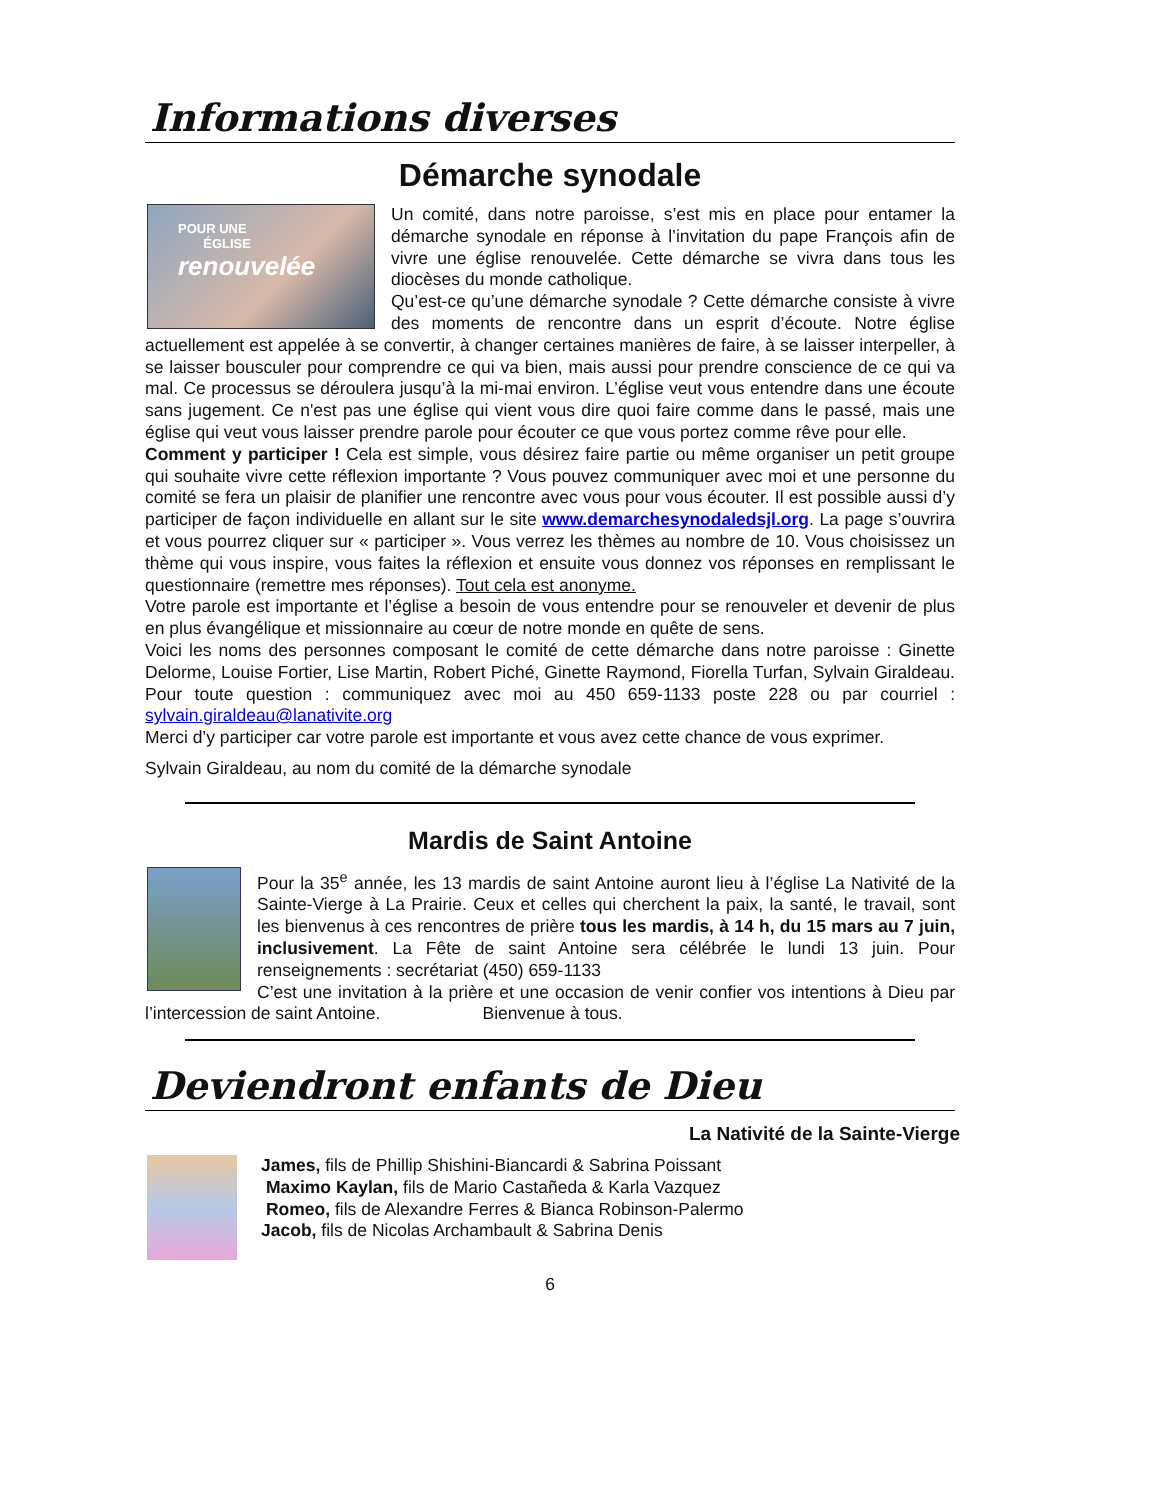Informations diverses
Démarche synodale
POUR UNE
ÉGLISE
renouvelée
Un comité, dans notre paroisse, s’est mis en place pour entamer la démarche synodale en réponse à l’invitation du pape François afin de vivre une église renouvelée. Cette démarche se vivra dans tous les diocèses du monde catholique.
Qu’est-ce qu’une démarche synodale ? Cette démarche consiste à vivre des moments de rencontre dans un esprit d’écoute. Notre église actuellement est appelée à se convertir, à changer certaines manières de faire, à se laisser interpeller, à se laisser bousculer pour comprendre ce qui va bien, mais aussi pour prendre conscience de ce qui va mal. Ce processus se déroulera jusqu’à la mi-mai environ. L’église veut vous entendre dans une écoute sans jugement. Ce n'est pas une église qui vient vous dire quoi faire comme dans le passé, mais une église qui veut vous laisser prendre parole pour écouter ce que vous portez comme rêve pour elle.
Comment y participer ! Cela est simple, vous désirez faire partie ou même organiser un petit groupe qui souhaite vivre cette réflexion importante ? Vous pouvez communiquer avec moi et une personne du comité se fera un plaisir de planifier une rencontre avec vous pour vous écouter. Il est possible aussi d’y participer de façon individuelle en allant sur le site www.demarchesynodaledsjl.org. La page s’ouvrira et vous pourrez cliquer sur « participer ». Vous verrez les thèmes au nombre de 10. Vous choisissez un thème qui vous inspire, vous faites la réflexion et ensuite vous donnez vos réponses en remplissant le questionnaire (remettre mes réponses). Tout cela est anonyme.
Votre parole est importante et l’église a besoin de vous entendre pour se renouveler et devenir de plus en plus évangélique et missionnaire au cœur de notre monde en quête de sens.
Voici les noms des personnes composant le comité de cette démarche dans notre paroisse : Ginette Delorme, Louise Fortier, Lise Martin, Robert Piché, Ginette Raymond, Fiorella Turfan, Sylvain Giraldeau. Pour toute question : communiquez avec moi au 450 659-1133 poste 228 ou par courriel : sylvain.giraldeau@lanativite.org
Merci d’y participer car votre parole est importante et vous avez cette chance de vous exprimer.
Sylvain Giraldeau, au nom du comité de la démarche synodale
Mardis de Saint Antoine
Pour la 35<sup>e</sup> année, les 13 mardis de saint Antoine auront lieu à l’église La Nativité de la Sainte-Vierge à La Prairie. Ceux et celles qui cherchent la paix, la santé, le travail, sont les bienvenus à ces rencontres de prière tous les mardis, à 14 h, du 15 mars au 7 juin, inclusivement. La Fête de saint Antoine sera célébrée le lundi 13 juin. Pour renseignements : secrétariat (450) 659-1133
C’est une invitation à la prière et une occasion de venir confier vos intentions à Dieu par l’intercession de saint Antoine. Bienvenue à tous.
Deviendront enfants de Dieu
La Nativité de la Sainte-Vierge
James, fils de Phillip Shishini-Biancardi & Sabrina Poissant
Maximo Kaylan, fils de Mario Castañeda & Karla Vazquez
Romeo, fils de Alexandre Ferres & Bianca Robinson-Palermo
Jacob, fils de Nicolas Archambault & Sabrina Denis
6